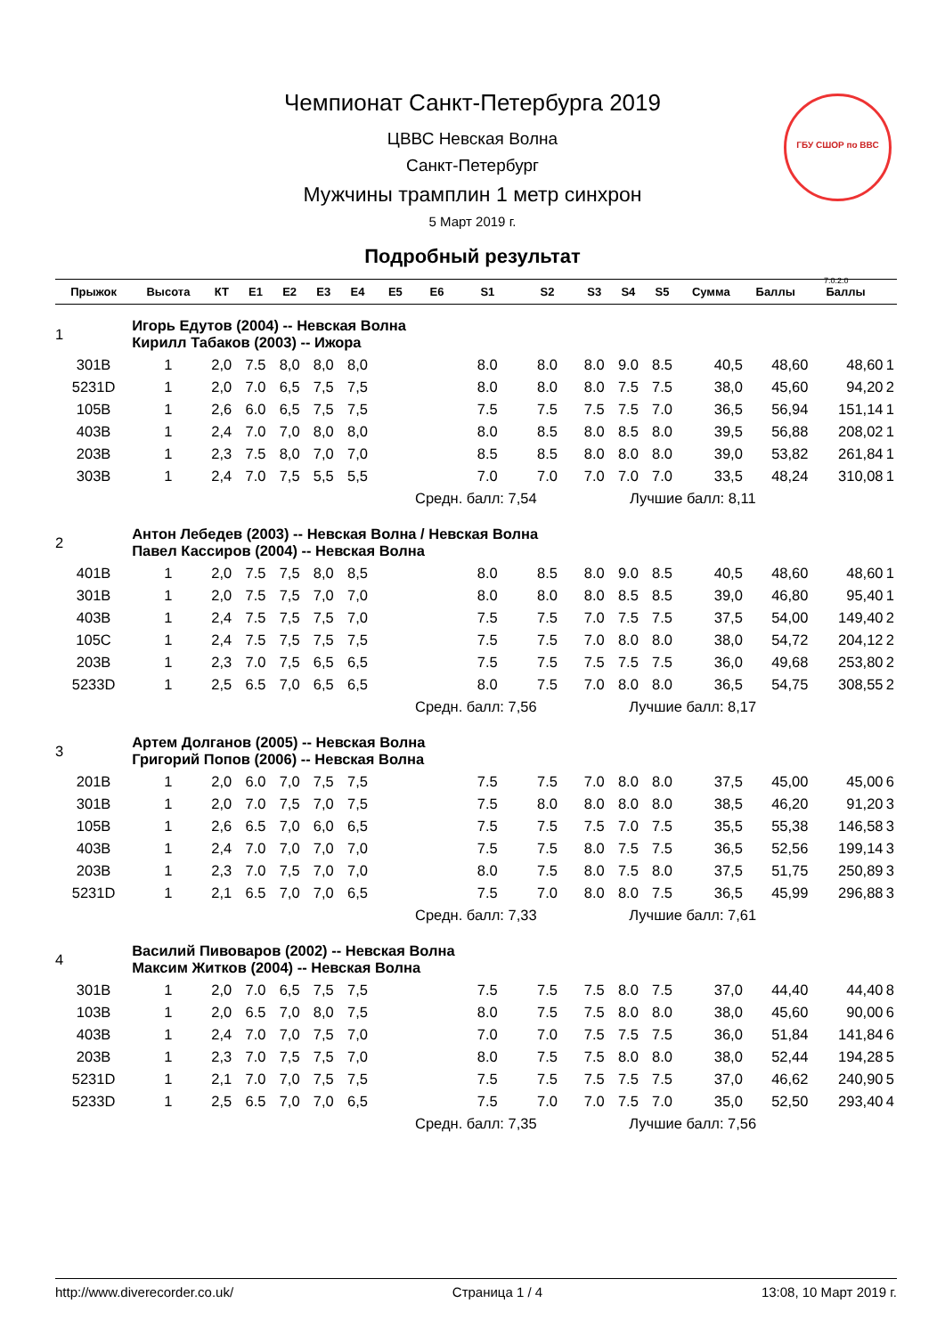ГБУ СШОР по ВВС
Чемпионат Санкт-Петербурга 2019
ЦВВС Невская Волна
Санкт-Петербург
Мужчины трамплин 1 метр синхрон
5 Март 2019 г.
Подробный результат
7.0.2.0
| Прыжок | Высота | КТ | E1 | E2 | E3 | E4 | E5 | E6 | S1 | S2 | S3 | S4 | S5 | Сумма | Баллы | Баллы | |
| --- | --- | --- | --- | --- | --- | --- | --- | --- | --- | --- | --- | --- | --- | --- | --- | --- | --- |
| 1 | Игорь Едутов (2004) -- Невская Волна Кирилл Табаков (2003) -- Ижора | | | | | | | | | | | | | | | | |
| 301B | 1 | 2,0 | 7.5 | 8,0 | 8,0 | 8,0 | | | 8.0 | 8.0 | 8.0 | 9.0 | 8.5 | 40,5 | 48,60 | 48,60 | 1 |
| 5231D | 1 | 2,0 | 7.0 | 6,5 | 7,5 | 7,5 | | | 8.0 | 8.0 | 8.0 | 7.5 | 7.5 | 38,0 | 45,60 | 94,20 | 2 |
| 105B | 1 | 2,6 | 6.0 | 6,5 | 7,5 | 7,5 | | | 7.5 | 7.5 | 7.5 | 7.5 | 7.0 | 36,5 | 56,94 | 151,14 | 1 |
| 403B | 1 | 2,4 | 7.0 | 7,0 | 8,0 | 8,0 | | | 8.0 | 8.5 | 8.0 | 8.5 | 8.0 | 39,5 | 56,88 | 208,02 | 1 |
| 203B | 1 | 2,3 | 7.5 | 8,0 | 7,0 | 7,0 | | | 8.5 | 8.5 | 8.0 | 8.0 | 8.0 | 39,0 | 53,82 | 261,84 | 1 |
| 303B | 1 | 2,4 | 7.0 | 7,5 | 5,5 | 5,5 | | | 7.0 | 7.0 | 7.0 | 7.0 | 7.0 | 33,5 | 48,24 | 310,08 | 1 |
| | | | | | | | Средн. балл: 7,54 | | | | Лучшие балл: 8,11 | | | | | | |
| 2 | Антон Лебедев (2003) -- Невская Волна / Невская Волна Павел Кассиров (2004) -- Невская Волна | | | | | | | | | | | | | | | | |
| 401B | 1 | 2,0 | 7.5 | 7,5 | 8,0 | 8,5 | | | 8.0 | 8.5 | 8.0 | 9.0 | 8.5 | 40,5 | 48,60 | 48,60 | 1 |
| 301B | 1 | 2,0 | 7.5 | 7,5 | 7,0 | 7,0 | | | 8.0 | 8.0 | 8.0 | 8.5 | 8.5 | 39,0 | 46,80 | 95,40 | 1 |
| 403B | 1 | 2,4 | 7.5 | 7,5 | 7,5 | 7,0 | | | 7.5 | 7.5 | 7.0 | 7.5 | 7.5 | 37,5 | 54,00 | 149,40 | 2 |
| 105C | 1 | 2,4 | 7.5 | 7,5 | 7,5 | 7,5 | | | 7.5 | 7.5 | 7.0 | 8.0 | 8.0 | 38,0 | 54,72 | 204,12 | 2 |
| 203B | 1 | 2,3 | 7.0 | 7,5 | 6,5 | 6,5 | | | 7.5 | 7.5 | 7.5 | 7.5 | 7.5 | 36,0 | 49,68 | 253,80 | 2 |
| 5233D | 1 | 2,5 | 6.5 | 7,0 | 6,5 | 6,5 | | | 8.0 | 7.5 | 7.0 | 8.0 | 8.0 | 36,5 | 54,75 | 308,55 | 2 |
| | | | | | | | Средн. балл: 7,56 | | | | Лучшие балл: 8,17 | | | | | | |
| 3 | Артем Долганов (2005) -- Невская Волна Григорий Попов (2006) -- Невская Волна | | | | | | | | | | | | | | | | |
| 201B | 1 | 2,0 | 6.0 | 7,0 | 7,5 | 7,5 | | | 7.5 | 7.5 | 7.0 | 8.0 | 8.0 | 37,5 | 45,00 | 45,00 | 6 |
| 301B | 1 | 2,0 | 7.0 | 7,5 | 7,0 | 7,5 | | | 7.5 | 8.0 | 8.0 | 8.0 | 8.0 | 38,5 | 46,20 | 91,20 | 3 |
| 105B | 1 | 2,6 | 6.5 | 7,0 | 6,0 | 6,5 | | | 7.5 | 7.5 | 7.5 | 7.0 | 7.5 | 35,5 | 55,38 | 146,58 | 3 |
| 403B | 1 | 2,4 | 7.0 | 7,0 | 7,0 | 7,0 | | | 7.5 | 7.5 | 8.0 | 7.5 | 7.5 | 36,5 | 52,56 | 199,14 | 3 |
| 203B | 1 | 2,3 | 7.0 | 7,5 | 7,0 | 7,0 | | | 8.0 | 7.5 | 8.0 | 7.5 | 8.0 | 37,5 | 51,75 | 250,89 | 3 |
| 5231D | 1 | 2,1 | 6.5 | 7,0 | 7,0 | 6,5 | | | 7.5 | 7.0 | 8.0 | 8.0 | 7.5 | 36,5 | 45,99 | 296,88 | 3 |
| | | | | | | | Средн. балл: 7,33 | | | | Лучшие балл: 7,61 | | | | | | |
| 4 | Василий Пивоваров (2002) -- Невская Волна Максим Житков (2004) -- Невская Волна | | | | | | | | | | | | | | | | |
| 301B | 1 | 2,0 | 7.0 | 6,5 | 7,5 | 7,5 | | | 7.5 | 7.5 | 7.5 | 8.0 | 7.5 | 37,0 | 44,40 | 44,40 | 8 |
| 103B | 1 | 2,0 | 6.5 | 7,0 | 8,0 | 7,5 | | | 8.0 | 7.5 | 7.5 | 8.0 | 8.0 | 38,0 | 45,60 | 90,00 | 6 |
| 403B | 1 | 2,4 | 7.0 | 7,0 | 7,5 | 7,0 | | | 7.0 | 7.0 | 7.5 | 7.5 | 7.5 | 36,0 | 51,84 | 141,84 | 6 |
| 203B | 1 | 2,3 | 7.0 | 7,5 | 7,5 | 7,0 | | | 8.0 | 7.5 | 7.5 | 8.0 | 8.0 | 38,0 | 52,44 | 194,28 | 5 |
| 5231D | 1 | 2,1 | 7.0 | 7,0 | 7,5 | 7,5 | | | 7.5 | 7.5 | 7.5 | 7.5 | 7.5 | 37,0 | 46,62 | 240,90 | 5 |
| 5233D | 1 | 2,5 | 6.5 | 7,0 | 7,0 | 6,5 | | | 7.5 | 7.0 | 7.0 | 7.5 | 7.0 | 35,0 | 52,50 | 293,40 | 4 |
| | | | | | | | Средн. балл: 7,35 | | | | Лучшие балл: 7,56 | | | | | | |
http://www.diverecorder.co.uk/ Страница 1 / 4 13:08, 10 Март 2019 г.